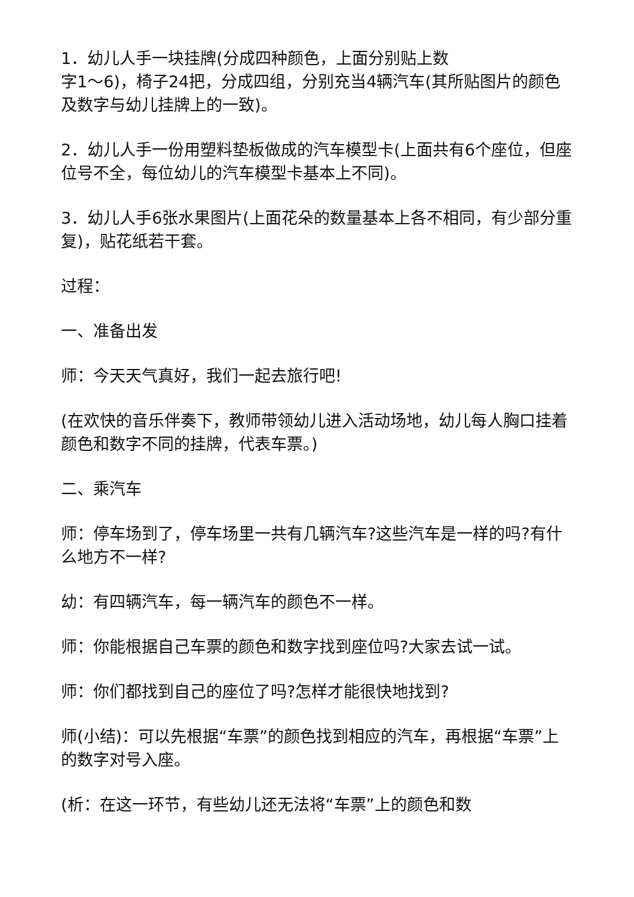1．幼儿人手一块挂牌(分成四种颜色，上面分别贴上数
字1～6)，椅子24把，分成四组，分别充当4辆汽车(其所贴图片的颜色及数字与幼儿挂牌上的一致)。
2．幼儿人手一份用塑料垫板做成的汽车模型卡(上面共有6个座位，但座位号不全，每位幼儿的汽车模型卡基本上不同)。
3．幼儿人手6张水果图片(上面花朵的数量基本上各不相同，有少部分重复)，贴花纸若干套。
过程：
一、准备出发
师：今天天气真好，我们一起去旅行吧!
(在欢快的音乐伴奏下，教师带领幼儿进入活动场地，幼儿每人胸口挂着颜色和数字不同的挂牌，代表车票。)
二、乘汽车
师：停车场到了，停车场里一共有几辆汽车?这些汽车是一样的吗?有什么地方不一样?
幼：有四辆汽车，每一辆汽车的颜色不一样。
师：你能根据自己车票的颜色和数字找到座位吗?大家去试一试。
师：你们都找到自己的座位了吗?怎样才能很快地找到?
师(小结)：可以先根据“车票”的颜色找到相应的汽车，再根据“车票”上的数字对号入座。
(析：在这一环节，有些幼儿还无法将“车票”上的颜色和数